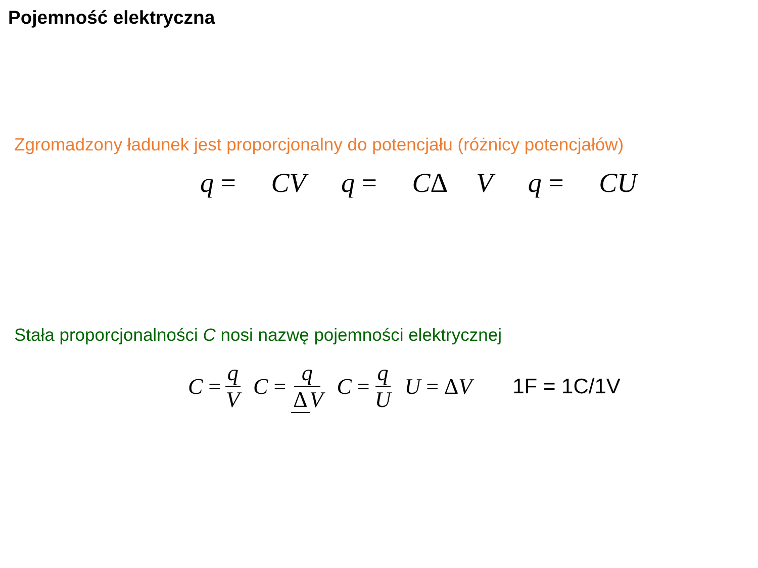Pojemność elektryczna
Zgromadzony ładunek jest proporcjonalny do potencjału (różnicy potencjałów)
q = CV q = CΔ V q = CU
Stała proporcjonalności C nosi nazwę pojemności elektrycznej
C = q V C = q Δ V C = q U U = Δ V 1F = 1C/1V